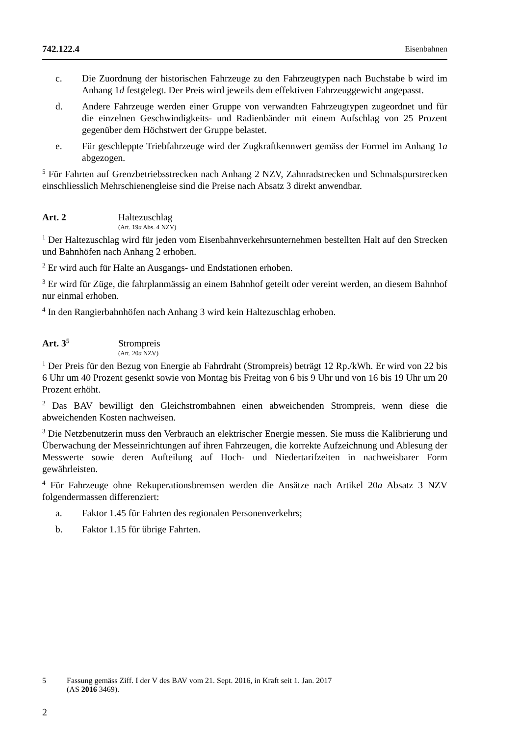742.122.4 Eisenbahnen
c. Die Zuordnung der historischen Fahrzeuge zu den Fahrzeugtypen nach Buchstabe b wird im Anhang 1d festgelegt. Der Preis wird jeweils dem effektiven Fahrzeuggewicht angepasst.
d. Andere Fahrzeuge werden einer Gruppe von verwandten Fahrzeugtypen zugeordnet und für die einzelnen Geschwindigkeits- und Radienbänder mit einem Aufschlag von 25 Prozent gegenüber dem Höchstwert der Gruppe belastet.
e. Für geschleppte Triebfahrzeuge wird der Zugkraftkennwert gemäss der Formel im Anhang 1a abgezogen.
<sup>5</sup> Für Fahrten auf Grenzbetriebsstrecken nach Anhang 2 NZV, Zahnradstrecken und Schmalspurstrecken einschliesslich Mehrschienengleise sind die Preise nach Absatz 3 direkt anwendbar.
Art. 2 Haltezuschlag
(Art. 19a Abs. 4 NZV)
<sup>1</sup> Der Haltezuschlag wird für jeden vom Eisenbahnverkehrsunternehmen bestellten Halt auf den Strecken und Bahnhöfen nach Anhang 2 erhoben.
<sup>2</sup> Er wird auch für Halte an Ausgangs- und Endstationen erhoben.
<sup>3</sup> Er wird für Züge, die fahrplanmässig an einem Bahnhof geteilt oder vereint werden, an diesem Bahnhof nur einmal erhoben.
<sup>4</sup> In den Rangierbahnhöfen nach Anhang 3 wird kein Haltezuschlag erhoben.
Art. 3<sup>5</sup> Strompreis
(Art. 20a NZV)
<sup>1</sup> Der Preis für den Bezug von Energie ab Fahrdraht (Strompreis) beträgt 12 Rp./kWh. Er wird von 22 bis 6 Uhr um 40 Prozent gesenkt sowie von Montag bis Freitag von 6 bis 9 Uhr und von 16 bis 19 Uhr um 20 Prozent erhöht.
<sup>2</sup> Das BAV bewilligt den Gleichstrombahnen einen abweichenden Strompreis, wenn diese die abweichenden Kosten nachweisen.
<sup>3</sup> Die Netzbenutzerin muss den Verbrauch an elektrischer Energie messen. Sie muss die Kalibrierung und Überwachung der Messeinrichtungen auf ihren Fahrzeugen, die korrekte Aufzeichnung und Ablesung der Messwerte sowie deren Aufteilung auf Hoch- und Niedertarifzeiten in nachweisbarer Form gewährleisten.
<sup>4</sup> Für Fahrzeuge ohne Rekuperationsbremsen werden die Ansätze nach Artikel 20a Absatz 3 NZV folgendermassen differenziert:
a. Faktor 1.45 für Fahrten des regionalen Personenverkehrs;
b. Faktor 1.15 für übrige Fahrten.
5 Fassung gemäss Ziff. I der V des BAV vom 21. Sept. 2016, in Kraft seit 1. Jan. 2017
(AS 2016 3469).
2